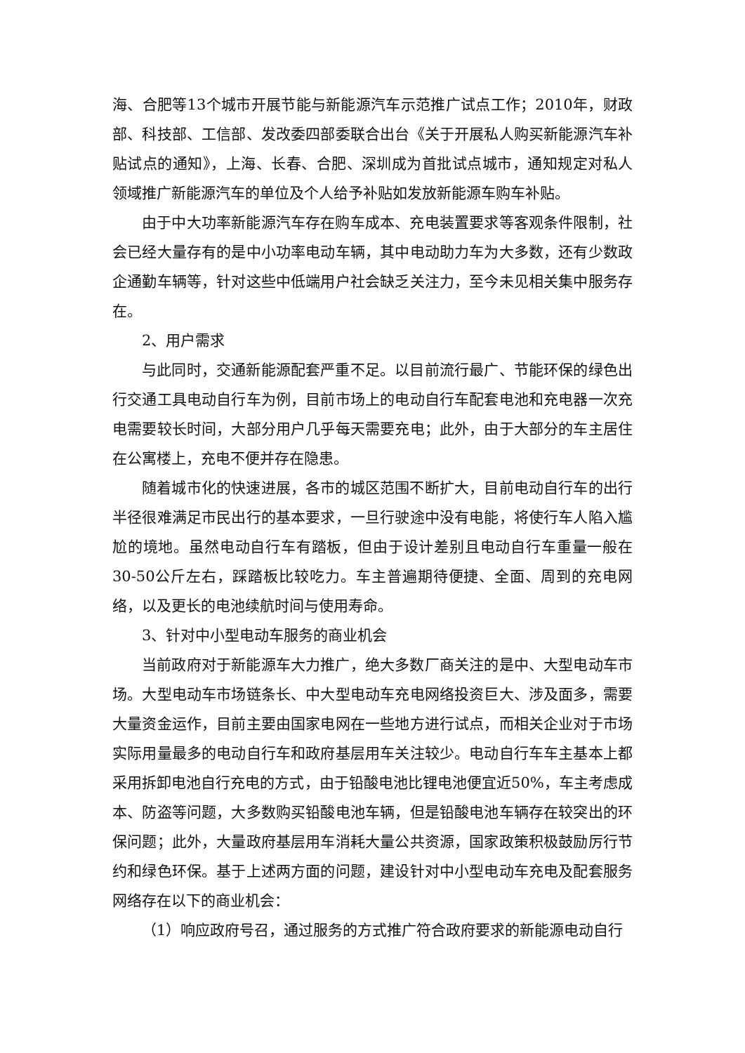海、合肥等13个城市开展节能与新能源汽车示范推广试点工作；2010年，财政部、科技部、工信部、发改委四部委联合出台《关于开展私人购买新能源汽车补贴试点的通知》，上海、长春、合肥、深圳成为首批试点城市，通知规定对私人领域推广新能源汽车的单位及个人给予补贴如发放新能源车购车补贴。
由于中大功率新能源汽车存在购车成本、充电装置要求等客观条件限制，社会已经大量存有的是中小功率电动车辆，其中电动助力车为大多数，还有少数政企通勤车辆等，针对这些中低端用户社会缺乏关注力，至今未见相关集中服务存在。
2、用户需求
与此同时，交通新能源配套严重不足。以目前流行最广、节能环保的绿色出行交通工具电动自行车为例，目前市场上的电动自行车配套电池和充电器一次充电需要较长时间，大部分用户几乎每天需要充电；此外，由于大部分的车主居住在公寓楼上，充电不便并存在隐患。
随着城市化的快速进展，各市的城区范围不断扩大，目前电动自行车的出行半径很难满足市民出行的基本要求，一旦行驶途中没有电能，将使行车人陷入尴尬的境地。虽然电动自行车有踏板，但由于设计差别且电动自行车重量一般在30-50公斤左右，踩踏板比较吃力。车主普遍期待便捷、全面、周到的充电网络，以及更长的电池续航时间与使用寿命。
3、针对中小型电动车服务的商业机会
当前政府对于新能源车大力推广，绝大多数厂商关注的是中、大型电动车市场。大型电动车市场链条长、中大型电动车充电网络投资巨大、涉及面多，需要大量资金运作，目前主要由国家电网在一些地方进行试点，而相关企业对于市场实际用量最多的电动自行车和政府基层用车关注较少。电动自行车车主基本上都采用拆卸电池自行充电的方式，由于铅酸电池比锂电池便宜近50%，车主考虑成本、防盗等问题，大多数购买铅酸电池车辆，但是铅酸电池车辆存在较突出的环保问题；此外，大量政府基层用车消耗大量公共资源，国家政策积极鼓励厉行节约和绿色环保。基于上述两方面的问题，建设针对中小型电动车充电及配套服务网络存在以下的商业机会：
（1）响应政府号召，通过服务的方式推广符合政府要求的新能源电动自行